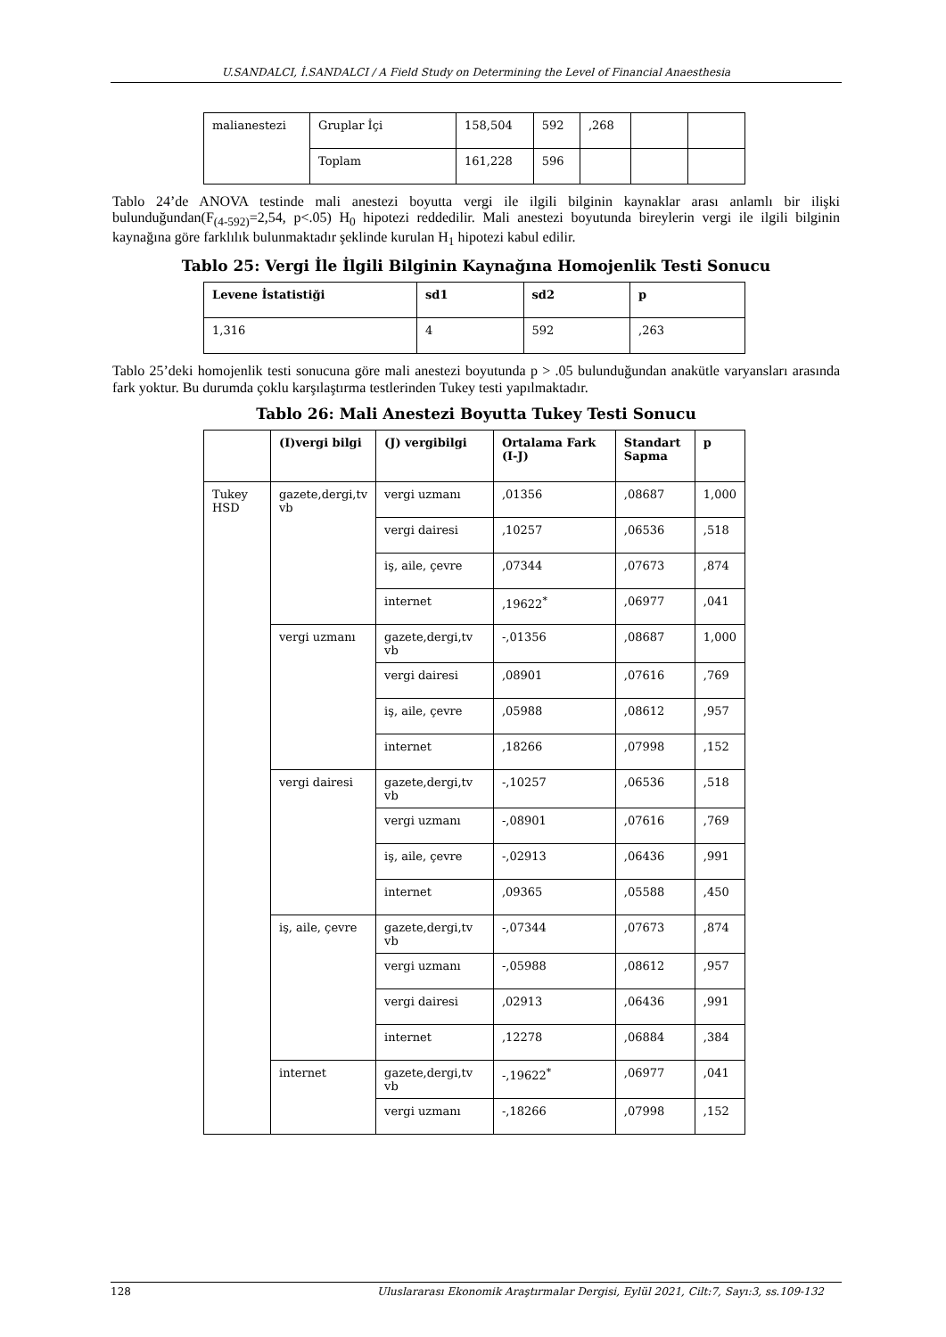U.SANDALCI, İ.SANDALCI / A Field Study on Determining the Level of Financial Anaesthesia
| malianestezi | Gruplar İçi | 158,504 | 592 | ,268 | | |
| | Toplam | 161,228 | 596 | | | |
Tablo 24’de ANOVA testinde mali anestezi boyutta vergi ile ilgili bilginin kaynaklar arası anlamlı bir ilişki bulunduğundan(F<sub>(4-592)</sub>=2,54, p<.05) H<sub>0</sub> hipotezi reddedilir. Mali anestezi boyutunda bireylerin vergi ile ilgili bilginin kaynağına göre farklılık bulunmaktadır şeklinde kurulan H<sub>1</sub> hipotezi kabul edilir.
Tablo 25: Vergi İle İlgili Bilginin Kaynağına Homojenlik Testi Sonucu
| Levene İstatistiği | sd1 | sd2 | p |
| --- | --- | --- | --- |
| 1,316 | 4 | 592 | ,263 |
Tablo 25’deki homojenlik testi sonucuna göre mali anestezi boyutunda p > .05 bulunduğundan anakütle varyansları arasında fark yoktur. Bu durumda çoklu karşılaştırma testlerinden Tukey testi yapılmaktadır.
Tablo 26: Mali Anestezi Boyutta Tukey Testi Sonucu
| | (I)vergi bilgi | (J) vergibilgi | Ortalama Fark (I-J) | Standart Sapma | p |
| --- | --- | --- | --- | --- | --- |
| Tukey HSD | gazete,dergi,tv vb | vergi uzmanı | ,01356 | ,08687 | 1,000 |
| | | vergi dairesi | ,10257 | ,06536 | ,518 |
| | | iş, aile, çevre | ,07344 | ,07673 | ,874 |
| | | internet | ,19622<sup>*</sup> | ,06977 | ,041 |
| | vergi uzmanı | gazete,dergi,tv vb | -,01356 | ,08687 | 1,000 |
| | | vergi dairesi | ,08901 | ,07616 | ,769 |
| | | iş, aile, çevre | ,05988 | ,08612 | ,957 |
| | | internet | ,18266 | ,07998 | ,152 |
| | vergi dairesi | gazete,dergi,tv vb | -,10257 | ,06536 | ,518 |
| | | vergi uzmanı | -,08901 | ,07616 | ,769 |
| | | iş, aile, çevre | -,02913 | ,06436 | ,991 |
| | | internet | ,09365 | ,05588 | ,450 |
| | iş, aile, çevre | gazete,dergi,tv vb | -,07344 | ,07673 | ,874 |
| | | vergi uzmanı | -,05988 | ,08612 | ,957 |
| | | vergi dairesi | ,02913 | ,06436 | ,991 |
| | | internet | ,12278 | ,06884 | ,384 |
| | internet | gazete,dergi,tv vb | -,19622<sup>*</sup> | ,06977 | ,041 |
| | | vergi uzmanı | -,18266 | ,07998 | ,152 |
128 Uluslararası Ekonomik Araştırmalar Dergisi, Eylül 2021, Cilt:7, Sayı:3, ss.109-132